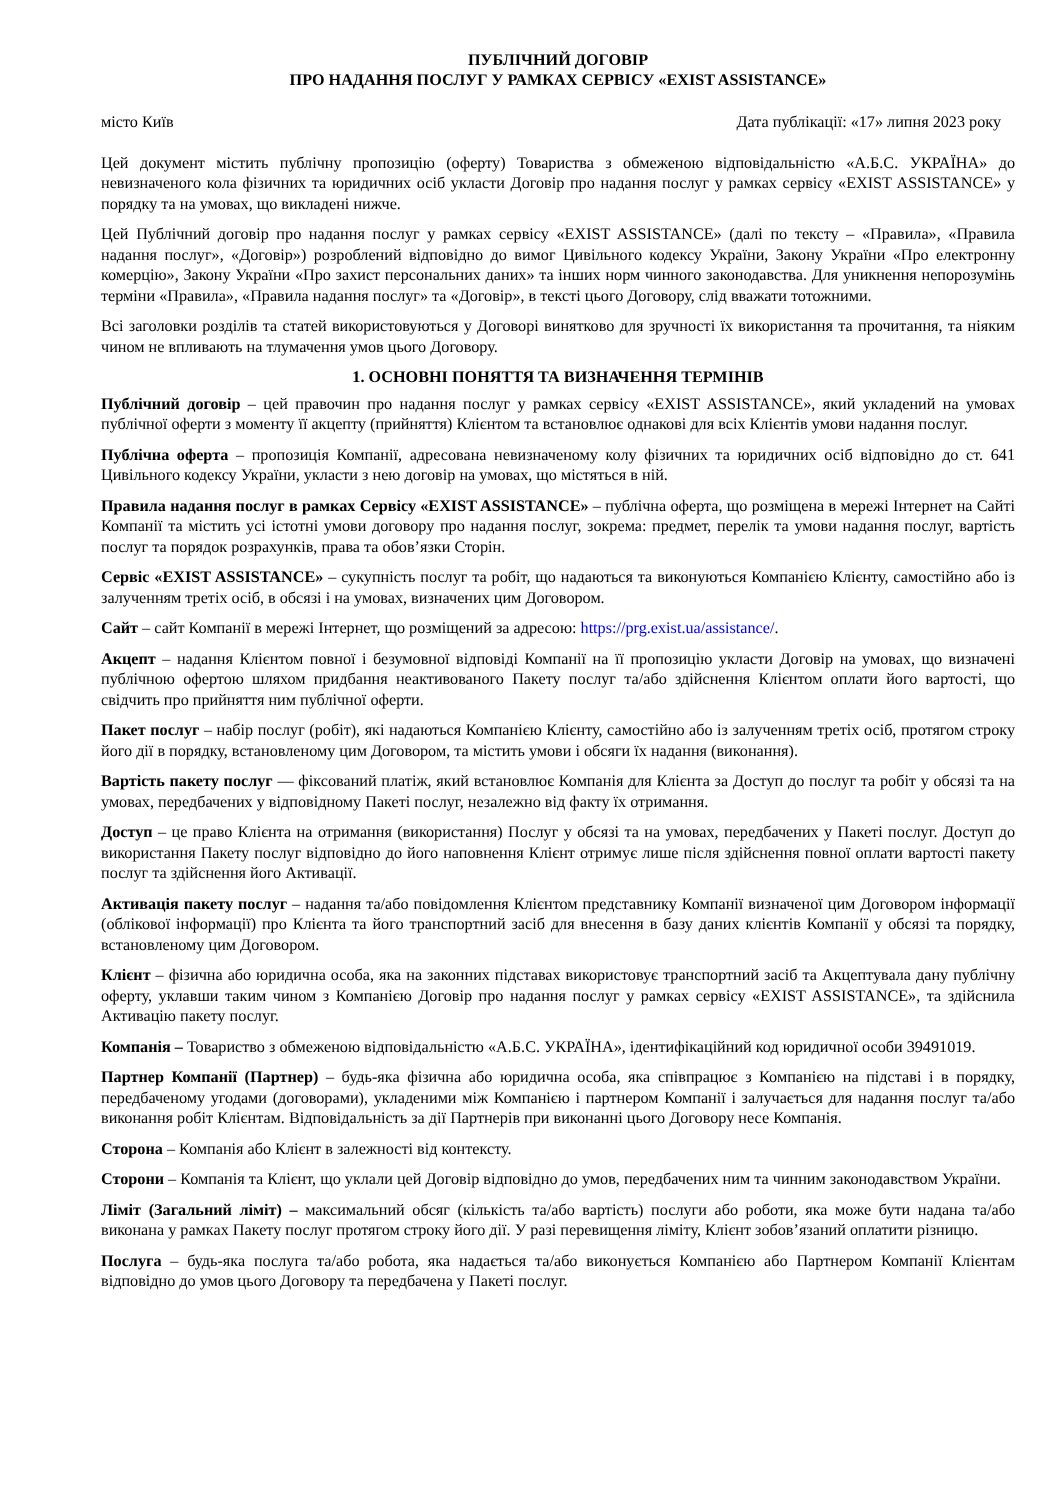ПУБЛІЧНИЙ ДОГОВІР
ПРО НАДАННЯ ПОСЛУГ У РАМКАХ СЕРВІСУ «EXIST ASSISTANCE»
місто Київ Дата публікації: «17» липня 2023 року
Цей документ містить публічну пропозицію (оферту) Товариства з обмеженою відповідальністю «А.Б.С. УКРАЇНА» до невизначеного кола фізичних та юридичних осіб укласти Договір про надання послуг у рамках сервісу «EXIST ASSISTANCE» у порядку та на умовах, що викладені нижче.
Цей Публічний договір про надання послуг у рамках сервісу «EXIST ASSISTANCE» (далі по тексту – «Правила», «Правила надання послуг», «Договір») розроблений відповідно до вимог Цивільного кодексу України, Закону України «Про електронну комерцію», Закону України «Про захист персональних даних» та інших норм чинного законодавства. Для уникнення непорозумінь терміни «Правила», «Правила надання послуг» та «Договір», в тексті цього Договору, слід вважати тотожними.
Всі заголовки розділів та статей використовуються у Договорі винятково для зручності їх використання та прочитання, та ніяким чином не впливають на тлумачення умов цього Договору.
1. ОСНОВНІ ПОНЯТТЯ ТА ВИЗНАЧЕННЯ ТЕРМІНІВ
Публічний договір – цей правочин про надання послуг у рамках сервісу «EXIST ASSISTANCE», який укладений на умовах публічної оферти з моменту її акцепту (прийняття) Клієнтом та встановлює однакові для всіх Клієнтів умови надання послуг.
Публічна оферта – пропозиція Компанії, адресована невизначеному колу фізичних та юридичних осіб відповідно до ст. 641 Цивільного кодексу України, укласти з нею договір на умовах, що містяться в ній.
Правила надання послуг в рамках Сервісу «EXIST ASSISTANCE» – публічна оферта, що розміщена в мережі Інтернет на Сайті Компанії та містить усі істотні умови договору про надання послуг, зокрема: предмет, перелік та умови надання послуг, вартість послуг та порядок розрахунків, права та обов’язки Сторін.
Сервіс «EXIST ASSISTANCE» – сукупність послуг та робіт, що надаються та виконуються Компанією Клієнту, самостійно або із залученням третіх осіб, в обсязі і на умовах, визначених цим Договором.
Сайт – сайт Компанії в мережі Інтернет, що розміщений за адресою: https://prg.exist.ua/assistance/.
Акцепт – надання Клієнтом повної і безумовної відповіді Компанії на її пропозицію укласти Договір на умовах, що визначені публічною офертою шляхом придбання неактивованого Пакету послуг та/або здійснення Клієнтом оплати його вартості, що свідчить про прийняття ним публічної оферти.
Пакет послуг – набір послуг (робіт), які надаються Компанією Клієнту, самостійно або із залученням третіх осіб, протягом строку його дії в порядку, встановленому цим Договором, та містить умови і обсяги їх надання (виконання).
Вартість пакету послуг — фіксований платіж, який встановлює Компанія для Клієнта за Доступ до послуг та робіт у обсязі та на умовах, передбачених у відповідному Пакеті послуг, незалежно від факту їх отримання.
Доступ – це право Клієнта на отримання (використання) Послуг у обсязі та на умовах, передбачених у Пакеті послуг. Доступ до використання Пакету послуг відповідно до його наповнення Клієнт отримує лише після здійснення повної оплати вартості пакету послуг та здійснення його Активації.
Активація пакету послуг – надання та/або повідомлення Клієнтом представнику Компанії визначеної цим Договором інформації (облікової інформації) про Клієнта та його транспортний засіб для внесення в базу даних клієнтів Компанії у обсязі та порядку, встановленому цим Договором.
Клієнт – фізична або юридична особа, яка на законних підставах використовує транспортний засіб та Акцептувала дану публічну оферту, уклавши таким чином з Компанією Договір про надання послуг у рамках сервісу «EXIST ASSISTANCE», та здійснила Активацію пакету послуг.
Компанія – Товариство з обмеженою відповідальністю «А.Б.С. УКРАЇНА», ідентифікаційний код юридичної особи 39491019.
Партнер Компанії (Партнер) – будь-яка фізична або юридична особа, яка співпрацює з Компанією на підставі і в порядку, передбаченому угодами (договорами), укладеними між Компанією і партнером Компанії і залучається для надання послуг та/або виконання робіт Клієнтам. Відповідальність за дії Партнерів при виконанні цього Договору несе Компанія.
Сторона – Компанія або Клієнт в залежності від контексту.
Сторони – Компанія та Клієнт, що уклали цей Договір відповідно до умов, передбачених ним та чинним законодавством України.
Ліміт (Загальний ліміт) – максимальний обсяг (кількість та/або вартість) послуги або роботи, яка може бути надана та/або виконана у рамках Пакету послуг протягом строку його дії. У разі перевищення ліміту, Клієнт зобов’язаний оплатити різницю.
Послуга – будь-яка послуга та/або робота, яка надається та/або виконується Компанією або Партнером Компанії Клієнтам відповідно до умов цього Договору та передбачена у Пакеті послуг.